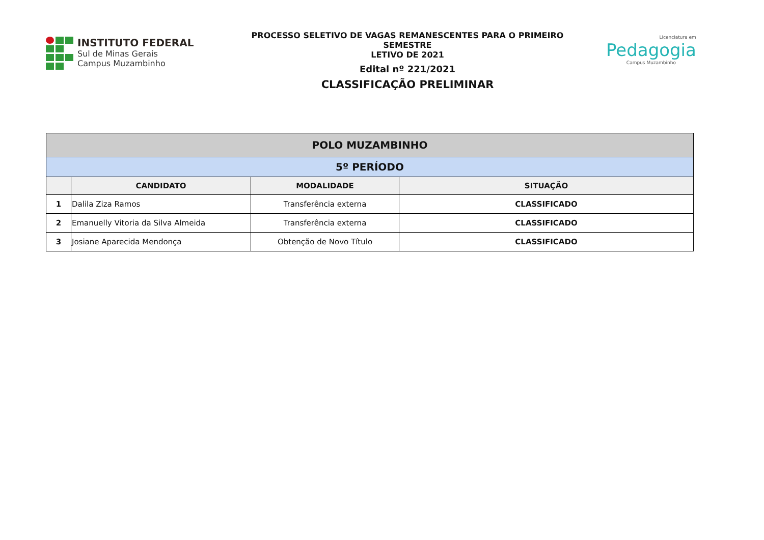INSTITUTO FEDERAL
Sul de Minas Gerais
Campus Muzambinho
PROCESSO SELETIVO DE VAGAS REMANESCENTES PARA O PRIMEIRO SEMESTRE
LETIVO DE 2021
Edital nº 221/2021
CLASSIFICAÇÃO PRELIMINAR
Licenciatura em
Pedagogia
Campus Muzambinho
| POLO MUZAMBINHO | | | |
| --- | --- | --- | --- |
| 5º PERÍODO | | | |
| | CANDIDATO | MODALIDADE | SITUAÇÃO |
| 1 | Dalila Ziza Ramos | Transferência externa | CLASSIFICADO |
| 2 | Emanuelly Vitoria da Silva Almeida | Transferência externa | CLASSIFICADO |
| 3 | Josiane Aparecida Mendonça | Obtenção de Novo Título | CLASSIFICADO |